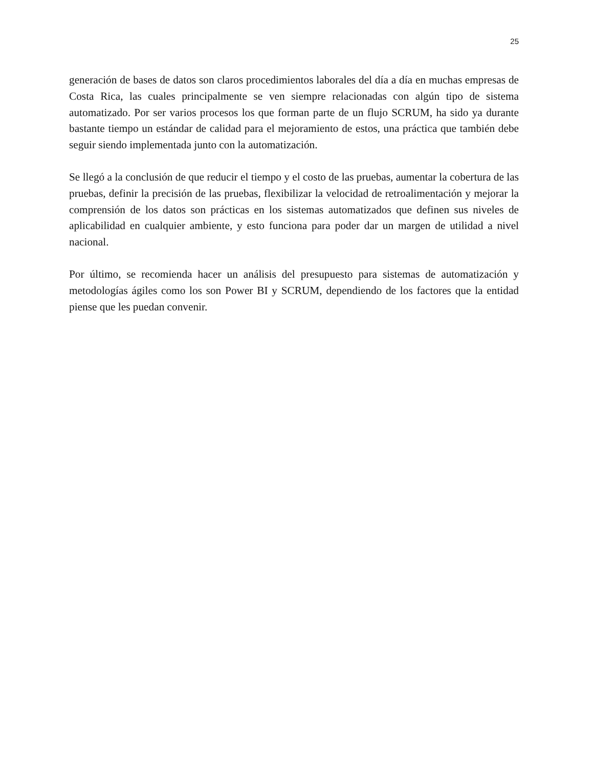25
generación de bases de datos son claros procedimientos laborales del día a día en muchas empresas de Costa Rica, las cuales principalmente se ven siempre relacionadas con algún tipo de sistema automatizado. Por ser varios procesos los que forman parte de un flujo SCRUM, ha sido ya durante bastante tiempo un estándar de calidad para el mejoramiento de estos, una práctica que también debe seguir siendo implementada junto con la automatización.
Se llegó a la conclusión de que reducir el tiempo y el costo de las pruebas, aumentar la cobertura de las pruebas, definir la precisión de las pruebas, flexibilizar la velocidad de retroalimentación y mejorar la comprensión de los datos son prácticas en los sistemas automatizados que definen sus niveles de aplicabilidad en cualquier ambiente, y esto funciona para poder dar un margen de utilidad a nivel nacional.
Por último, se recomienda hacer un análisis del presupuesto para sistemas de automatización y metodologías ágiles como los son Power BI y SCRUM, dependiendo de los factores que la entidad piense que les puedan convenir.